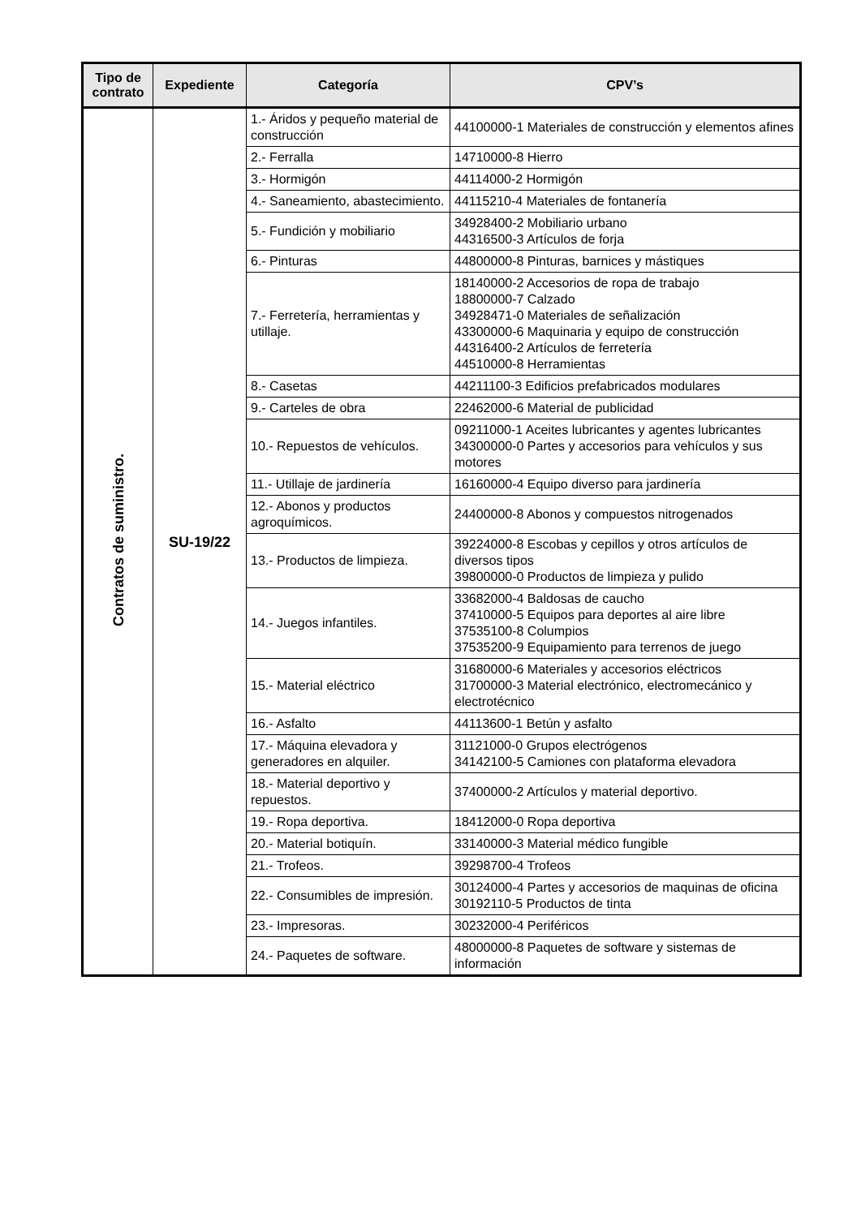| Tipo de contrato | Expediente | Categoría | CPV’s |
| --- | --- | --- | --- |
| Contratos de suministro. | SU-19/22 | 1.- Áridos y pequeño material de construcción | 44100000-1 Materiales de construcción y elementos afines |
| | | 2.- Ferralla | 14710000-8 Hierro |
| | | 3.- Hormigón | 44114000-2 Hormigón |
| | | 4.- Saneamiento, abastecimiento. | 44115210-4 Materiales de fontanería |
| | | 5.- Fundición y mobiliario | 34928400-2 Mobiliario urbano 44316500-3 Artículos de forja |
| | | 6.- Pinturas | 44800000-8 Pinturas, barnices y mástiques |
| | | 7.- Ferretería, herramientas y utillaje. | 18140000-2 Accesorios de ropa de trabajo 18800000-7 Calzado 34928471-0 Materiales de señalización 43300000-6 Maquinaria y equipo de construcción 44316400-2 Artículos de ferretería 44510000-8 Herramientas |
| | | 8.- Casetas | 44211100-3 Edificios prefabricados modulares |
| | | 9.- Carteles de obra | 22462000-6 Material de publicidad |
| | | 10.- Repuestos de vehículos. | 09211000-1 Aceites lubricantes y agentes lubricantes 34300000-0 Partes y accesorios para vehículos y sus motores |
| | | 11.- Utillaje de jardinería | 16160000-4 Equipo diverso para jardinería |
| | | 12.- Abonos y productos agroquímicos. | 24400000-8 Abonos y compuestos nitrogenados |
| | | 13.- Productos de limpieza. | 39224000-8 Escobas y cepillos y otros artículos de diversos tipos 39800000-0 Productos de limpieza y pulido |
| | | 14.- Juegos infantiles. | 33682000-4 Baldosas de caucho 37410000-5 Equipos para deportes al aire libre 37535100-8 Columpios 37535200-9 Equipamiento para terrenos de juego |
| | | 15.- Material eléctrico | 31680000-6 Materiales y accesorios eléctricos 31700000-3 Material electrónico, electromecánico y electrotécnico |
| | | 16.- Asfalto | 44113600-1 Betún y asfalto |
| | | 17.- Máquina elevadora y generadores en alquiler. | 31121000-0 Grupos electrógenos 34142100-5 Camiones con plataforma elevadora |
| | | 18.- Material deportivo y repuestos. | 37400000-2 Artículos y material deportivo. |
| | | 19.- Ropa deportiva. | 18412000-0 Ropa deportiva |
| | | 20.- Material botiquín. | 33140000-3 Material médico fungible |
| | | 21.- Trofeos. | 39298700-4 Trofeos |
| | | 22.- Consumibles de impresión. | 30124000-4 Partes y accesorios de maquinas de oficina 30192110-5 Productos de tinta |
| | | 23.- Impresoras. | 30232000-4 Periféricos |
| | | 24.- Paquetes de software. | 48000000-8 Paquetes de software y sistemas de información |